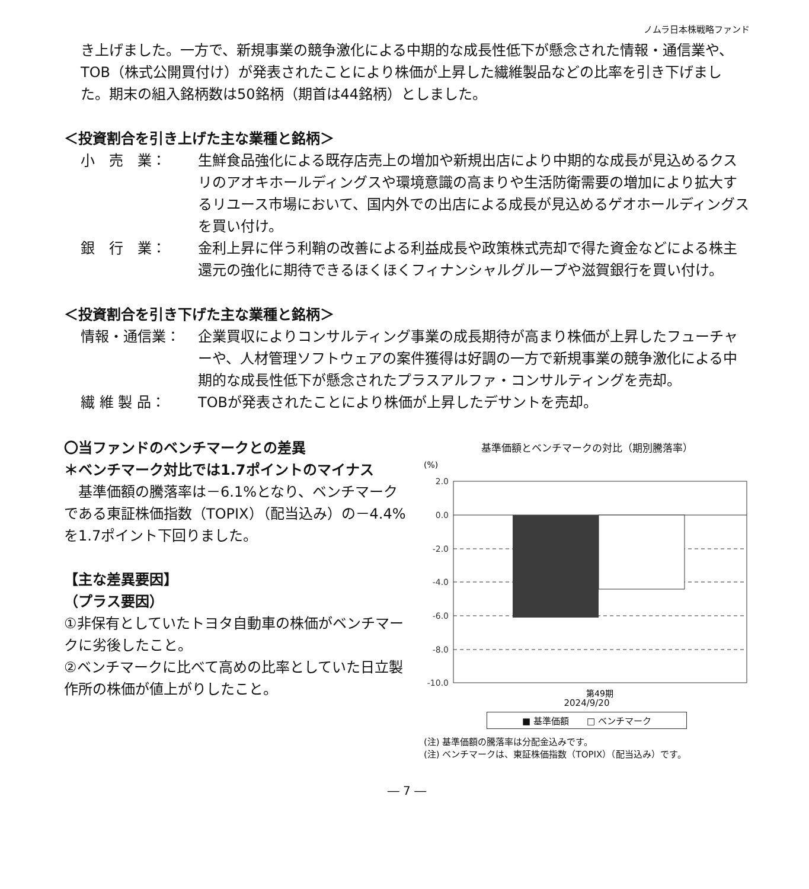ノムラ日本株戦略ファンド
き上げました。一方で、新規事業の競争激化による中期的な成長性低下が懸念された情報・通信業や、TOB（株式公開買付け）が発表されたことにより株価が上昇した繊維製品などの比率を引き下げました。期末の組入銘柄数は50銘柄（期首は44銘柄）としました。
＜投資割合を引き上げた主な業種と銘柄＞
小　売　業： 生鮮食品強化による既存店売上の増加や新規出店により中期的な成長が見込めるクスリのアオキホールディングスや環境意識の高まりや生活防衛需要の増加により拡大するリユース市場において、国内外での出店による成長が見込めるゲオホールディングスを買い付け。
銀　行　業： 金利上昇に伴う利鞘の改善による利益成長や政策株式売却で得た資金などによる株主還元の強化に期待できるほくほくフィナンシャルグループや滋賀銀行を買い付け。
＜投資割合を引き下げた主な業種と銘柄＞
情報・通信業： 企業買収によりコンサルティング事業の成長期待が高まり株価が上昇したフューチャーや、人材管理ソフトウェアの案件獲得は好調の一方で新規事業の競争激化による中期的な成長性低下が懸念されたプラスアルファ・コンサルティングを売却。
繊 維 製 品： TOBが発表されたことにより株価が上昇したデサントを売却。
〇当ファンドのベンチマークとの差異
＊ベンチマーク対比では1.7ポイントのマイナス
　基準価額の騰落率は－6.1%となり、ベンチマークである東証株価指数（TOPIX）（配当込み）の－4.4%を1.7ポイント下回りました。
【主な差異要因】
（プラス要因）
①非保有としていたトヨタ自動車の株価がベンチマークに劣後したこと。
②ベンチマークに比べて高めの比率としていた日立製作所の株価が値上がりしたこと。
基準価額とベンチマークの対比（期別騰落率）
(%)
2.0
0.0
-2.0
-4.0
-6.0
-8.0
-10.0
第49期
2024/9/20
■ 基準価額　　□ ベンチマーク
(注) 基準価額の騰落率は分配金込みです。
(注) ベンチマークは、東証株価指数（TOPIX）（配当込み）です。
― 7 ―